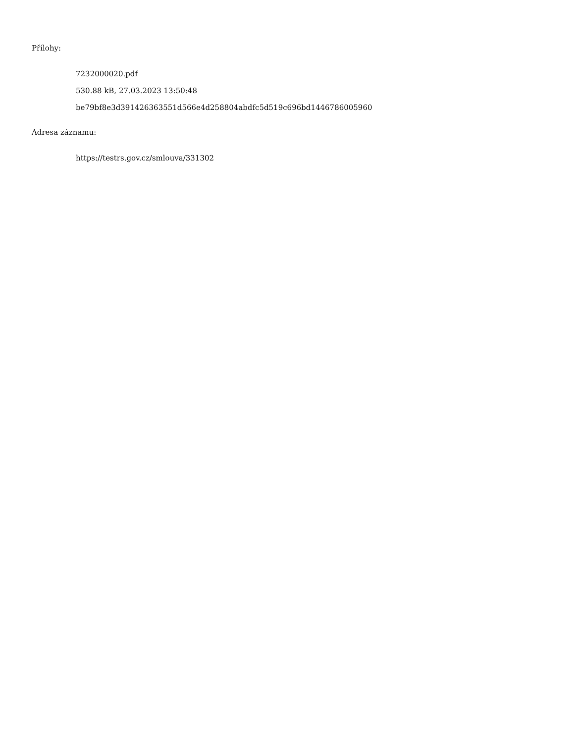Přílohy:
7232000020.pdf
530.88 kB, 27.03.2023 13:50:48
be79bf8e3d391426363551d566e4d258804abdfc5d519c696bd1446786005960
Adresa záznamu:
https://testrs.gov.cz/smlouva/331302